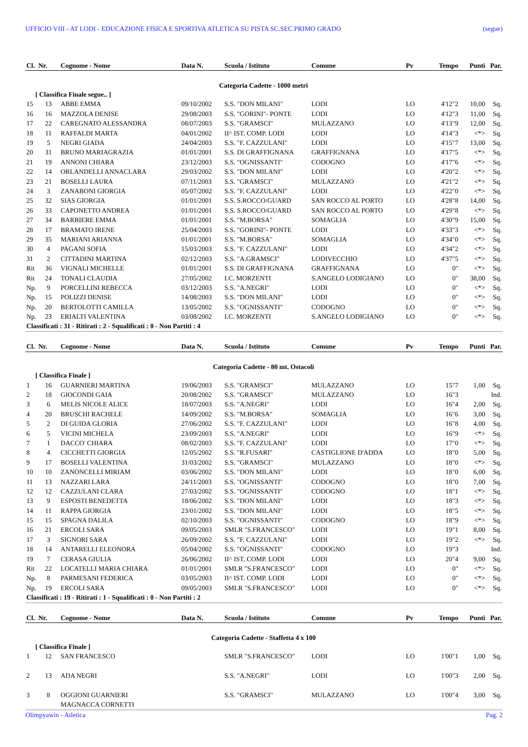UFFICIO VIII - AT LODI - EDUCAZIONE FISICA E SPORTIVA ATLETICA SU PISTA SC.SEC.PRIMO GRADO (segue)
| Cl. | Nr. | Cognome - Nome | Data N. | Scuola / Istituto | Comune | Pv | Tempo | Punti | Par. |
| --- | --- | --- | --- | --- | --- | --- | --- | --- | --- |
| Categoria Cadette - 1000 metri | | | | | | | | | |
| [ Classifica Finale segue.. ] | | | | | | | | | |
| 15 | 13 | ABBE EMMA | 09/10/2002 | S.S. "DON MILANI" | LODI | LO | 4'12"2 | 10,00 | Sq. |
| 16 | 16 | MAZZOLA DENISE | 29/08/2003 | S.S. "GORINI"- PONTE | LODI | LO | 4'12"3 | 11,00 | Sq. |
| 17 | 22 | CAREGNATO ALESSANDRA | 08/07/2003 | S.S. "GRAMSCI" | MULAZZANO | LO | 4'13"9 | 12,00 | Sq. |
| 18 | 11 | RAFFALDI MARTA | 04/01/2002 | II^ IST. COMP. LODI | LODI | LO | 4'14"3 | <*> | Sq. |
| 19 | 5 | NEGRI GIADA | 24/04/2003 | S.S. "F. CAZZULANI" | LODI | LO | 4'15"7 | 13,00 | Sq. |
| 20 | 31 | BRUNO MARIAGRAZIA | 01/01/2001 | S.S. DI GRAFFIGNANA | GRAFFIGNANA | LO | 4'17"5 | <*> | Sq. |
| 21 | 19 | ANNONI CHIARA | 23/12/2003 | S.S. "OGNISSANTI" | CODOGNO | LO | 4'17"6 | <*> | Sq. |
| 22 | 14 | ORLANDELLI ANNACLARA | 29/03/2002 | S.S. "DON MILANI" | LODI | LO | 4'20"2 | <*> | Sq. |
| 23 | 21 | BOSELLI LAURA | 07/11/2003 | S.S. "GRAMSCI" | MULAZZANO | LO | 4'21"2 | <*> | Sq. |
| 24 | 3 | ZANABONI GIORGIA | 05/07/2002 | S.S. "F. CAZZULANI" | LODI | LO | 4'22"0 | <*> | Sq. |
| 25 | 32 | SIAS GIORGIA | 01/01/2001 | S.S. S.ROCCO/GUARD | SAN ROCCO AL PORTO | LO | 4'28"8 | 14,00 | Sq. |
| 26 | 33 | CAPONETTO ANDREA | 01/01/2001 | S.S. S.ROCCO/GUARD | SAN ROCCO AL PORTO | LO | 4'29"8 | <*> | Sq. |
| 27 | 34 | BARBIERE EMMA | 01/01/2001 | S.S. "M.BORSA" | SOMAGLIA | LO | 4'30"9 | 15,00 | Sq. |
| 28 | 17 | BRAMATO IRENE | 25/04/2003 | S.S. "GORINI"- PONTE | LODI | LO | 4'33"3 | <*> | Sq. |
| 29 | 35 | MARIANI ARIANNA | 01/01/2001 | S.S. "M.BORSA" | SOMAGLIA | LO | 4'34"0 | <*> | Sq. |
| 30 | 4 | PAGANI SOFIA | 15/03/2003 | S.S. "F. CAZZULANI" | LODI | LO | 4'34"2 | <*> | Sq. |
| 31 | 2 | CITTADINI MARTINA | 02/12/2003 | S.S. "A.GRAMSCI" | LODIVECCHIO | LO | 4'37"5 | <*> | Sq. |
| Rit | 36 | VIGNALI MICHELLE | 01/01/2001 | S.S. DI GRAFFIGNANA | GRAFFIGNANA | LO | 0" | <*> | Sq. |
| Rit | 24 | TONALI CLAUDIA | 27/05/2002 | I.C. MORZENTI | S.ANGELO LODIGIANO | LO | 0" | 38,00 | Sq. |
| Np. | 9 | PORCELLINI REBECCA | 03/12/2003 | S.S. "A.NEGRI" | LODI | LO | 0" | <*> | Sq. |
| Np. | 15 | POLIZZI DENISE | 14/08/2003 | S.S. "DON MILANI" | LODI | LO | 0" | <*> | Sq. |
| Np. | 20 | BERTOLOTTI CAMILLA | 13/05/2002 | S.S. "OGNISSANTI" | CODOGNO | LO | 0" | <*> | Sq. |
| Np. | 23 | ERIALTI VALENTINA | 03/08/2002 | I.C. MORZENTI | S.ANGELO LODIGIANO | LO | 0" | <*> | Sq. |
| Classificati : 31 - Ritirati : 2 - Squalificati : 0 - Non Partiti : 4 | | | | | | | | | |
| Cl. | Nr. | Cognome - Nome | Data N. | Scuola / Istituto | Comune | Pv | Tempo | Punti | Par. |
| Categoria Cadette - 80 mt. Ostacoli | | | | | | | | | |
| [ Classifica Finale ] | | | | | | | | | |
| 1 | 16 | GUARNIERI MARTINA | 19/06/2003 | S.S. "GRAMSCI" | MULAZZANO | LO | 15"7 | 1,00 | Sq. |
| 2 | 18 | GIOCONDI GAIA | 20/08/2002 | S.S. "GRAMSCI" | MULAZZANO | LO | 16"3 | | Ind. |
| 3 | 6 | MELIS NICOLE ALICE | 18/07/2003 | S.S. "A.NEGRI" | LODI | LO | 16"4 | 2,00 | Sq. |
| 4 | 20 | BRUSCHI RACHELE | 14/09/2002 | S.S. "M.BORSA" | SOMAGLIA | LO | 16"6 | 3,00 | Sq. |
| 5 | 2 | DI GUIDA GLORIA | 27/06/2002 | S.S. "F. CAZZULANI" | LODI | LO | 16"8 | 4,00 | Sq. |
| 6 | 5 | VICINI MICHELA | 23/09/2003 | S.S. "A.NEGRI" | LODI | LO | 16"9 | <*> | Sq. |
| 7 | 1 | DACCO' CHIARA | 08/02/2003 | S.S. "F. CAZZULANI" | LODI | LO | 17"0 | <*> | Sq. |
| 8 | 4 | CICCHETTI GIORGIA | 12/05/2002 | S.S. "R.FUSARI" | CASTIGLIONE D'ADDA | LO | 18"0 | 5,00 | Sq. |
| 9 | 17 | BOSELLI VALENTINA | 31/03/2002 | S.S. "GRAMSCI" | MULAZZANO | LO | 18"0 | <*> | Sq. |
| 10 | 10 | ZANONCELLI MIRIAM | 03/06/2002 | S.S. "DON MILANI" | LODI | LO | 18"0 | 6,00 | Sq. |
| 11 | 13 | NAZZARI LARA | 24/11/2003 | S.S. "OGNISSANTI" | CODOGNO | LO | 18"0 | 7,00 | Sq. |
| 12 | 12 | CAZZULANI CLARA | 27/03/2002 | S.S. "OGNISSANTI" | CODOGNO | LO | 18"1 | <*> | Sq. |
| 13 | 9 | ESPOSTI BENEDETTA | 18/06/2002 | S.S. "DON MILANI" | LODI | LO | 18"3 | <*> | Sq. |
| 14 | 11 | RAPPA GIORGIA | 23/01/2002 | S.S. "DON MILANI" | LODI | LO | 18"5 | <*> | Sq. |
| 15 | 15 | SPAGNA DALILA | 02/10/2003 | S.S. "OGNISSANTI" | CODOGNO | LO | 18"9 | <*> | Sq. |
| 16 | 21 | ERCOLI SARA | 09/05/2003 | SMLR "S.FRANCESCO" | LODI | LO | 19"1 | 8,00 | Sq. |
| 17 | 3 | SIGNORI SARA | 26/09/2002 | S.S. "F. CAZZULANI" | LODI | LO | 19"2 | <*> | Sq. |
| 18 | 14 | ANTARELLI ELEONORA | 05/04/2002 | S.S. "OGNISSANTI" | CODOGNO | LO | 19"3 | | Ind. |
| 19 | 7 | CERASA GIULIA | 26/06/2002 | II^ IST. COMP. LODI | LODI | LO | 20"4 | 9,00 | Sq. |
| Rit | 22 | LOCATELLI MARIA CHIARA | 01/01/2001 | SMLR "S.FRANCESCO" | LODI | LO | 0" | <*> | Sq. |
| Np. | 8 | PARMESANI FEDERICA | 03/05/2003 | II^ IST. COMP. LODI | LODI | LO | 0" | <*> | Sq. |
| Np. | 19 | ERCOLI SARA | 09/05/2003 | SMLR "S.FRANCESCO" | LODI | LO | 0" | <*> | Sq. |
| Classificati : 19 - Ritirati : 1 - Squalificati : 0 - Non Partiti : 2 | | | | | | | | | |
| Cl. | Nr. | Cognome - Nome | Data N. | Scuola / Istituto | Comune | Pv | Tempo | Punti | Par. |
| Categoria Cadette - Staffetta 4 x 100 | | | | | | | | | |
| [ Classifica Finale ] | | | | | | | | | |
| 1 | 12 | SAN FRANCESCO | | SMLR "S.FRANCESCO" | LODI | LO | 1'00"1 | 1,00 | Sq. |
| 2 | 13 | ADA NEGRI | | S.S. "A.NEGRI" | LODI | LO | 1'00"3 | 2,00 | Sq. |
| 3 | 8 | OGGIONI GUARNIERI | | S.S. "GRAMSCI" | MULAZZANO | LO | 1'00"4 | 3,00 | Sq. |
| | | MAGNACCA CORNETTI | | | | | | | |
Olimpyawin - Atletica Pag. 2